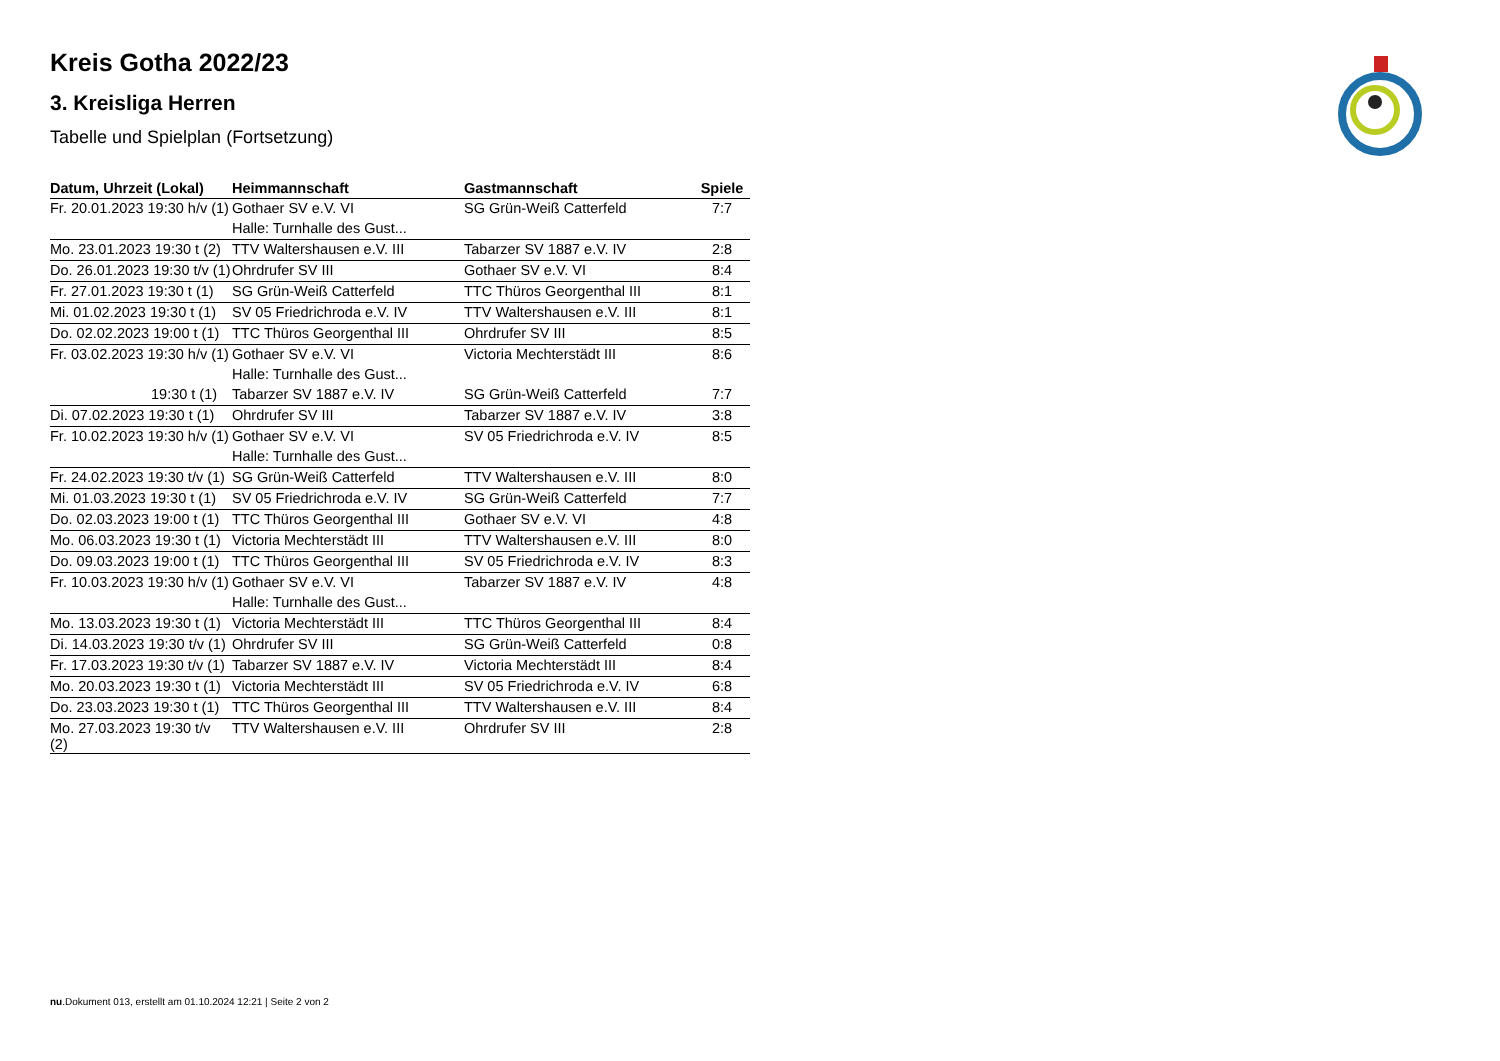Kreis Gotha 2022/23
3. Kreisliga Herren
Tabelle und Spielplan (Fortsetzung)
| Datum, Uhrzeit (Lokal) | Heimmannschaft | Gastmannschaft | Spiele |
| --- | --- | --- | --- |
| Fr. 20.01.2023 19:30 h/v (1) | Gothaer SV e.V. VI | SG Grün-Weiß Catterfeld | 7:7 |
| | Halle: Turnhalle des Gust... | | |
| Mo. 23.01.2023 19:30 t (2) | TTV Waltershausen e.V. III | Tabarzer SV 1887 e.V. IV | 2:8 |
| Do. 26.01.2023 19:30 t/v (1) | Ohrdrufer SV III | Gothaer SV e.V. VI | 8:4 |
| Fr. 27.01.2023 19:30 t (1) | SG Grün-Weiß Catterfeld | TTC Thüros Georgenthal III | 8:1 |
| Mi. 01.02.2023 19:30 t (1) | SV 05 Friedrichroda e.V. IV | TTV Waltershausen e.V. III | 8:1 |
| Do. 02.02.2023 19:00 t (1) | TTC Thüros Georgenthal III | Ohrdrufer SV III | 8:5 |
| Fr. 03.02.2023 19:30 h/v (1) | Gothaer SV e.V. VI | Victoria Mechterstädt III | 8:6 |
| | Halle: Turnhalle des Gust... | | |
| 19:30 t (1) | Tabarzer SV 1887 e.V. IV | SG Grün-Weiß Catterfeld | 7:7 |
| Di. 07.02.2023 19:30 t (1) | Ohrdrufer SV III | Tabarzer SV 1887 e.V. IV | 3:8 |
| Fr. 10.02.2023 19:30 h/v (1) | Gothaer SV e.V. VI | SV 05 Friedrichroda e.V. IV | 8:5 |
| | Halle: Turnhalle des Gust... | | |
| Fr. 24.02.2023 19:30 t/v (1) | SG Grün-Weiß Catterfeld | TTV Waltershausen e.V. III | 8:0 |
| Mi. 01.03.2023 19:30 t (1) | SV 05 Friedrichroda e.V. IV | SG Grün-Weiß Catterfeld | 7:7 |
| Do. 02.03.2023 19:00 t (1) | TTC Thüros Georgenthal III | Gothaer SV e.V. VI | 4:8 |
| Mo. 06.03.2023 19:30 t (1) | Victoria Mechterstädt III | TTV Waltershausen e.V. III | 8:0 |
| Do. 09.03.2023 19:00 t (1) | TTC Thüros Georgenthal III | SV 05 Friedrichroda e.V. IV | 8:3 |
| Fr. 10.03.2023 19:30 h/v (1) | Gothaer SV e.V. VI | Tabarzer SV 1887 e.V. IV | 4:8 |
| | Halle: Turnhalle des Gust... | | |
| Mo. 13.03.2023 19:30 t (1) | Victoria Mechterstädt III | TTC Thüros Georgenthal III | 8:4 |
| Di. 14.03.2023 19:30 t/v (1) | Ohrdrufer SV III | SG Grün-Weiß Catterfeld | 0:8 |
| Fr. 17.03.2023 19:30 t/v (1) | Tabarzer SV 1887 e.V. IV | Victoria Mechterstädt III | 8:4 |
| Mo. 20.03.2023 19:30 t (1) | Victoria Mechterstädt III | SV 05 Friedrichroda e.V. IV | 6:8 |
| Do. 23.03.2023 19:30 t (1) | TTC Thüros Georgenthal III | TTV Waltershausen e.V. III | 8:4 |
| Mo. 27.03.2023 19:30 t/v (2) | TTV Waltershausen e.V. III | Ohrdrufer SV III | 2:8 |
nu.Dokument 013, erstellt am 01.10.2024 12:21 | Seite 2 von 2